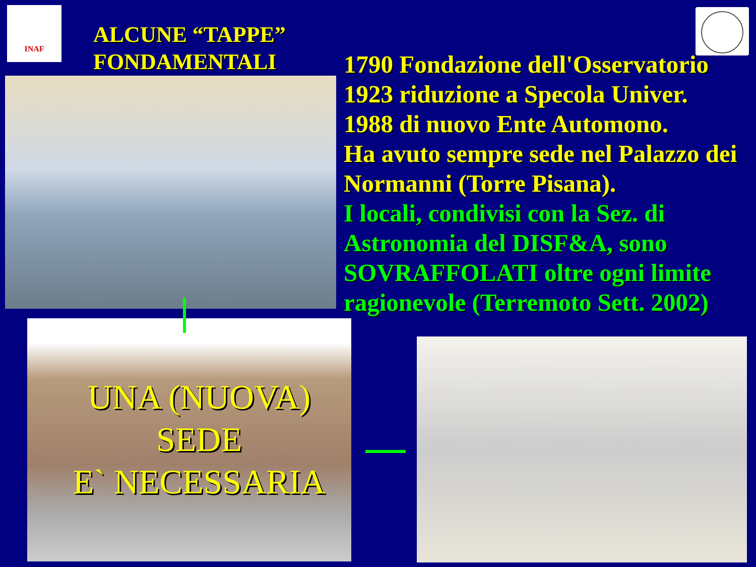INAF
ALCUNE “TAPPE”
FONDAMENTALI
1790 Fondazione dell'Osservatorio
1923 riduzione a Specola Univer.
1988 di nuovo Ente Automono.
Ha avuto sempre sede nel Palazzo dei Normanni (Torre Pisana).
I locali, condivisi con la Sez. di Astronomia del DISF&A, sono SOVRAFFOLATI oltre ogni limite ragionevole (Terremoto Sett. 2002)
UNA (NUOVA)
SEDE
E` NECESSARIA